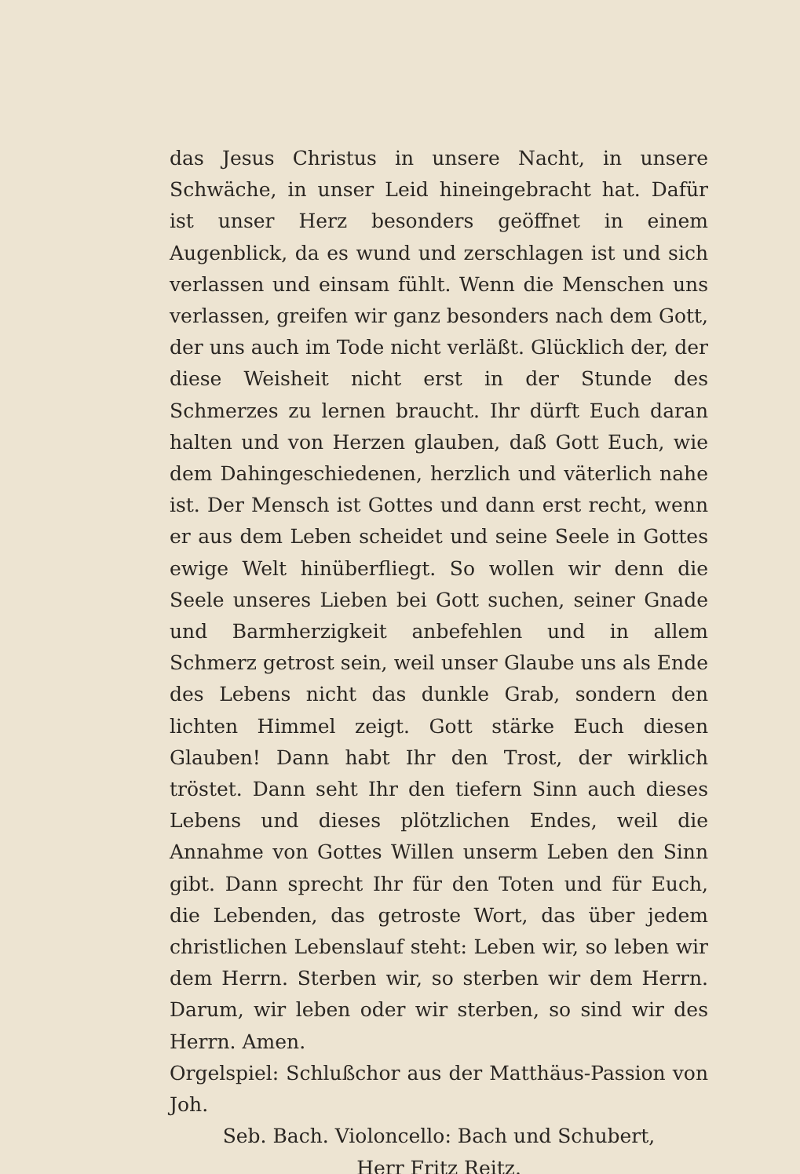das Jesus Christus in unsere Nacht, in unsere Schwäche, in unser Leid hineingebracht hat. Dafür ist unser Herz besonders geöffnet in einem Augenblick, da es wund und zerschlagen ist und sich verlassen und einsam fühlt. Wenn die Menschen uns verlassen, greifen wir ganz besonders nach dem Gott, der uns auch im Tode nicht verläßt. Glücklich der, der diese Weisheit nicht erst in der Stunde des Schmerzes zu lernen braucht. Ihr dürft Euch daran halten und von Herzen glauben, daß Gott Euch, wie dem Dahingeschiedenen, herzlich und väterlich nahe ist. Der Mensch ist Gottes und dann erst recht, wenn er aus dem Leben scheidet und seine Seele in Gottes ewige Welt hin­überfliegt. So wollen wir denn die Seele unseres Lieben bei Gott suchen, seiner Gnade und Barmherzigkeit anbefehlen und in allem Schmerz getrost sein, weil unser Glaube uns als Ende des Lebens nicht das dunkle Grab, sondern den lichten Himmel zeigt. Gott stärke Euch diesen Glauben! Dann habt Ihr den Trost, der wirklich tröstet. Dann seht Ihr den tiefern Sinn auch dieses Lebens und dieses plötzlichen Endes, weil die Annahme von Gottes Willen unserm Leben den Sinn gibt. Dann sprecht Ihr für den Toten und für Euch, die Lebenden, das getroste Wort, das über jedem christlichen Lebenslauf steht: Leben wir, so leben wir dem Herrn. Sterben wir, so sterben wir dem Herrn. Darum, wir leben oder wir sterben, so sind wir des Herrn. Amen.
Orgelspiel: Schlußchor aus der Matthäus-Passion von Joh.
Seb. Bach. Violoncello: Bach und Schubert,
Herr Fritz Reitz.